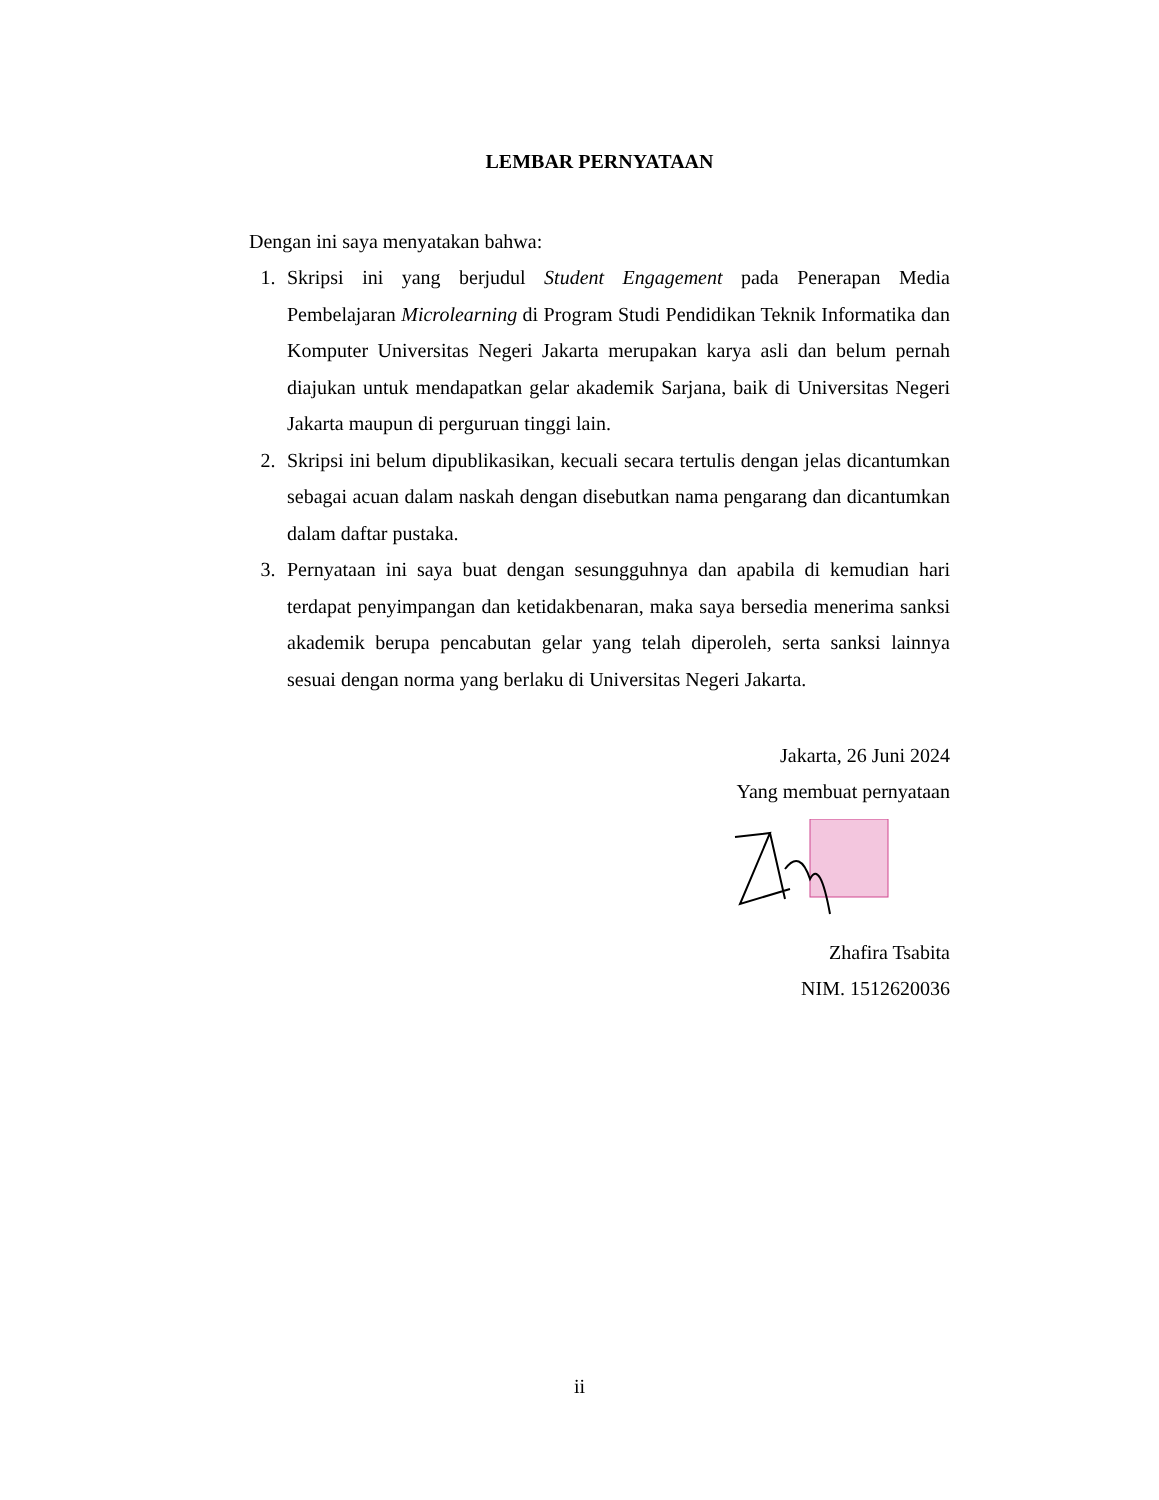LEMBAR PERNYATAAN
Dengan ini saya menyatakan bahwa:
1. Skripsi ini yang berjudul Student Engagement pada Penerapan Media Pembelajaran Microlearning di Program Studi Pendidikan Teknik Informatika dan Komputer Universitas Negeri Jakarta merupakan karya asli dan belum pernah diajukan untuk mendapatkan gelar akademik Sarjana, baik di Universitas Negeri Jakarta maupun di perguruan tinggi lain.
2. Skripsi ini belum dipublikasikan, kecuali secara tertulis dengan jelas dicantumkan sebagai acuan dalam naskah dengan disebutkan nama pengarang dan dicantumkan dalam daftar pustaka.
3. Pernyataan ini saya buat dengan sesungguhnya dan apabila di kemudian hari terdapat penyimpangan dan ketidakbenaran, maka saya bersedia menerima sanksi akademik berupa pencabutan gelar yang telah diperoleh, serta sanksi lainnya sesuai dengan norma yang berlaku di Universitas Negeri Jakarta.
Jakarta, 26 Juni 2024
Yang membuat pernyataan
Zhafira Tsabita
NIM. 1512620036
ii